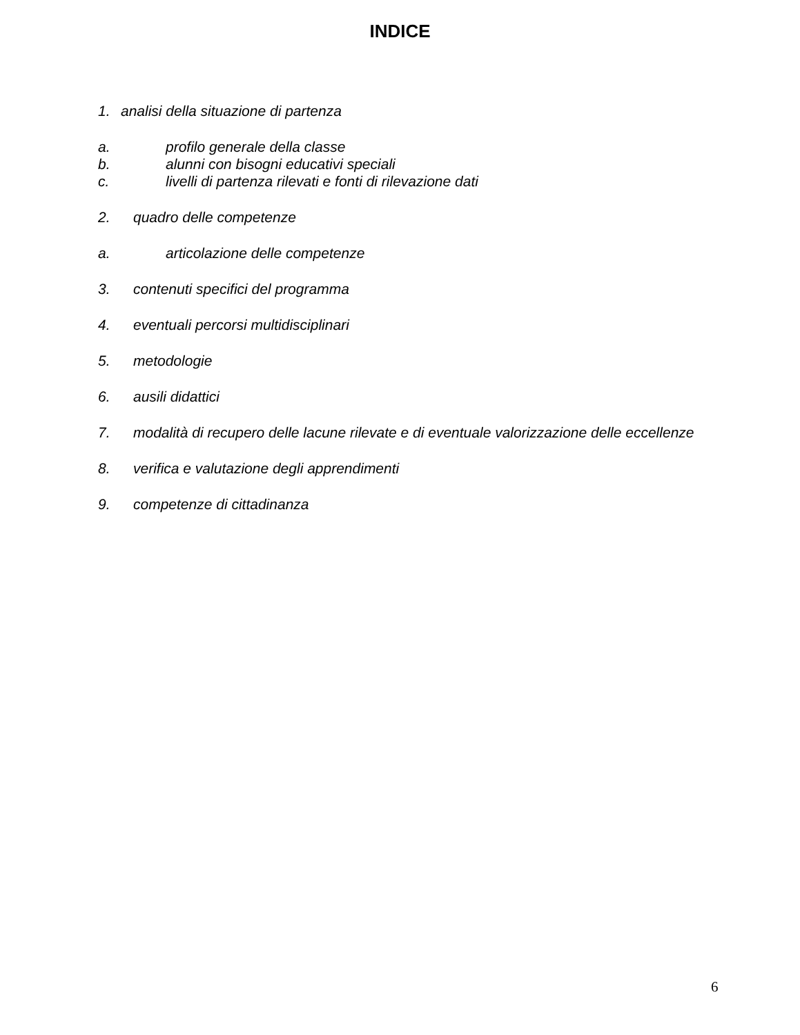INDICE
1. analisi della situazione di partenza
a. profilo generale della classe
b. alunni con bisogni educativi speciali
c. livelli di partenza rilevati e fonti di rilevazione dati
2. quadro delle competenze
a. articolazione delle competenze
3. contenuti specifici del programma
4. eventuali percorsi multidisciplinari
5. metodologie
6. ausili didattici
7. modalità di recupero delle lacune rilevate e di eventuale valorizzazione delle eccellenze
8. verifica e valutazione degli apprendimenti
9. competenze di cittadinanza
6